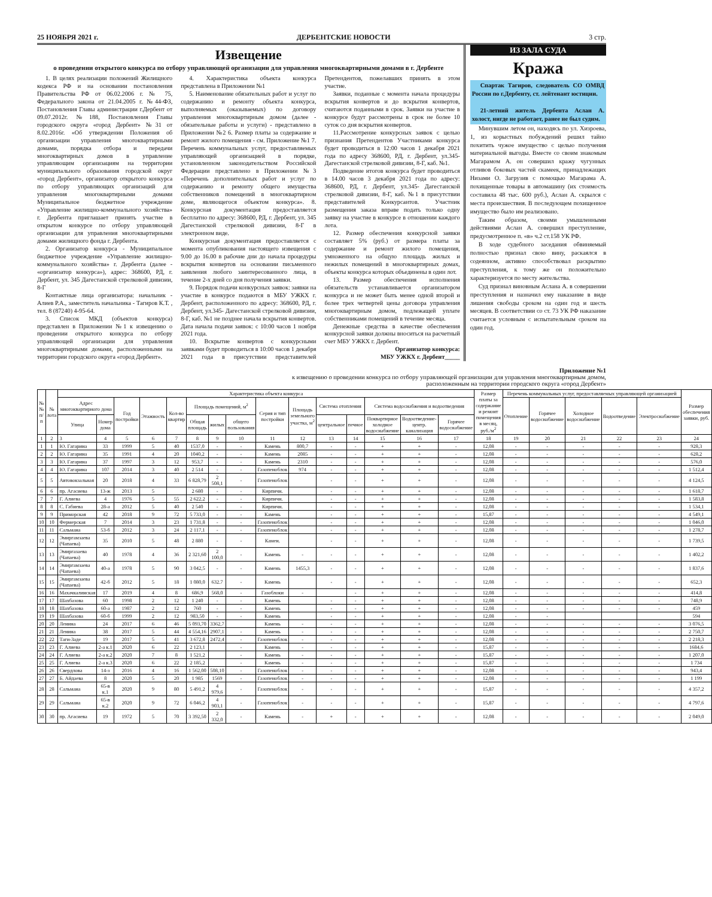25 НОЯБРЯ 2021 г. ДЕРБЕНТСКИЕ НОВОСТИ 3 стр.
Извещение
о проведении открытого конкурса по отбору управляющей организации для управления многоквартирными домами в г. Дербенте
1. В целях реализации положений Жилищного кодекса РФ и на основании постановления Правительства РФ от 06.02.2006 г. № 75, Федерального закона от 21.04.2005 г. №44-ФЗ, Постановления Главы администрации г.Дербент от 09.07.2012г. №188, Постановления Главы городского округа «город Дербент» №31 от 8.02.2016г. «Об утверждении Положения об организации управления многоквартирными домами, порядка отбора и передачи многоквартирных домов в управление управляющим организациям на территории муниципального образования городской округ «город Дербент», организатор открытого конкурса по отбору управляющих организаций для управления многоквартирными домами Муниципальное бюджетное учреждение «Управление жилищно-коммунального хозяйства» г. Дербента приглашает принять участие в открытом конкурсе по отбору управляющей организации для управления многоквартирными домами жилищного фонда г. Дербента.
2. Организатор конкурса - Муниципальное бюджетное учреждение «Управление жилищно-коммунального хозяйства» г. Дербента (далее - «организатор конкурса»), адрес: 368600, РД, г. Дербент, ул. 345 Дагестанской стрелковой дивизии, 8-Г
Контактные лица организатора: начальник - Алиев Р.А., заместитель начальника - Тагиров К.Т. , тел. 8 (87240) 4-95-64.
3. Список МКД (объектов конкурса) представлен в Приложении №1 к извещению о проведении открытого конкурса по отбору управляющей организации для управления многоквартирными домами, расположенными на территории городского округа «город Дербент».
4. Характеристика объекта конкурса представлена в Приложении №1
5. Наименование обязательных работ и услуг по содержанию и ремонту объекта конкурса, выполняемых (оказываемых) по договору управления многоквартирным домом (далее - обязательные работы и услуги) - представлено в Приложении №2 6. Размер платы за содержание и ремонт жилого помещения - см. Приложение №1 7. Перечень коммунальных услуг, предоставляемых управляющей организацией в порядке, установленном законодательством Российской Федерации представлено в Приложении №3 «Перечень дополнительных работ и услуг по содержанию и ремонту общего имущества собственников помещений в многоквартирном доме, являющегося объектом конкурса». 8. Конкурсная документация предоставляется бесплатно по адресу: 368600, РД, г. Дербент, ул. 345 Дагестанской стрелковой дивизии, 8-Г в электронном виде.
Конкурсная документация предоставляется с момента опубликования настоящего извещения с 9.00 до 16.00 в рабочие дни до начала процедуры вскрытия конвертов на основании письменного заявления любого заинтересованного лица, в течение 2-х дней со дня получения заявки.
9. Порядок подачи конкурсных заявок: заявки на участие в конкурсе подаются в МБУ УЖКХ г. Дербент, расположенного по адресу: 368600, РД, г. Дербент, ул.345- Дагестанской стрелковой дивизии, 8-Г, каб. №1 не позднее начала вскрытия конвертов. Дата начала подачи заявок: с 10:00 часов 1 ноября 2021 года.
10. Вскрытие конвертов с конкурсными заявками будет проводиться в 10:00 часов 1 декабря 2021 года в присутствии представителей Претендентов, пожелавших принять в этом участие.
Заявки, поданные с момента начала процедуры вскрытия конвертов и до вскрытия конвертов, считаются поданными в срок. Заявки на участие в конкурсе будут рассмотрены в срок не более 10 суток со дня вскрытия конвертов.
11.Рассмотрение конкурсных заявок с целью признания Претендентов Участниками конкурса будет проводиться в 12:00 часов 1 декабря 2021 года по адресу 368600, РД, г. Дербент, ул.345- Дагестанской стрелковой дивизии, 8-Г, каб. №1.
Подведение итогов конкурса будет проводиться в 14.00 часов 3 декабря 2021 года по адресу: 368600, РД, г. Дербент, ул.345- Дагестанской стрелковой дивизии, 8-Г, каб. №1 в присутствии представителей Конкурсантов. Участник размещения заказа вправе подать только одну заявку на участие в конкурсе в отношении каждого лота.
12. Размер обеспечения конкурсной заявки составляет 5% (руб.) от размера платы за содержание и ремонт жилого помещения, умноженного на общую площадь жилых и нежилых помещений в многоквартирных домах, объекты конкурса которых объединены в один лот.
13. Размер обеспечения исполнения обязательств устанавливается организатором конкурса и не может быть менее одной второй и более трех четвертей цены договора управления многоквартирным домом, подлежащей уплате собственниками помещений в течение месяца.
Денежные средства в качестве обеспечения конкурсной заявки должны вноситься на расчетный счет МБУ УЖКХ г. Дербент.
Организатор конкурса:
МБУ УЖКХ г. Дербент_____
ИЗ ЗАЛА СУДА
Кража
Спартак Тагиров, следователь СО ОМВД России по г.Дербенту, ст. лейтенант юстиции.
21-летний житель Дербента Аслан А. холост, нигде не работает, ранее не был судим.
Минувшим летом он, находясь по ул. Хизроева, 1, из корыстных побуждений решил тайно похитить чужое имущество с целью получения материальной выгоды. Вместе со своим знакомым Магарамом А. он совершил кражу чугунных отливов боковых частей скамеек, принадлежащих Низами О. Загрузив с помощью Магарама А. похищенные товары в автомашину (их стоимость составила 48 тыс. 600 руб.), Аслан А. скрылся с места происшествия. В последующем похищенное имущество было им реализовано.
Таким образом, своими умышленными действиями Аслан А. совершил преступление, предусмотренное п. «в» ч.2 ст.158 УК РФ.
В ходе судебного заседания обвиняемый полностью признал свою вину, раскаялся в содеянном, активно способствовал раскрытию преступления, к тому же он положительно характеризуется по месту жительства.
Суд признал виновным Аслана А. в совершении преступления и назначил ему наказание в виде лишения свободы сроком на один год и шесть месяцев. В соответствии со ст. 73 УК РФ наказание считается условным с испытательным сроком на один год.
Приложение №1
к извещению о проведении конкурса по отбору управляющей организации для управления многоквартирным домом,
расположенным на территории городского округа «город Дербент»
| №№ п/п | № лота | Характеристика объекта конкурса | | | | | | | | | | | | | | | Размер платы за содержание и ремонт помещения в месяц, руб./м<sup>2</sup> | Перечень коммунальных услуг, предоставляемых управляющей организацией | | | | | Размер обеспечения заявки, руб. |
| --- | --- | --- | --- | --- | --- | --- | --- | --- | --- | --- | --- | --- | --- | --- | --- | --- | --- | --- | --- | --- | --- | --- | --- |
| | | Адрес многоквартирного дома | | Год постройки | Этажность | Кол-во квартир | Площадь помещений, м<sup>2</sup> | | | Серия и тип постройки | Площадь земельного участка, м<sup>2</sup> | Система отопления | | Система водоснабжения и водоотведения | | | | Отопление | Горячее водоснабжение | Холодное водоснабжение | Водоотведение | Электроснабжение | |
| | | Улица | Номер дома | | | | Общая площадь | жилых | общего пользования | | | центральное | печное | Поквартирное холодное водоснабжение | Водоотведение-центр. канализация | Горячее водоснабжение | | | | | | | |
| 1 | 2 | 3 | 4 | 5 | 6 | 7 | 8 | 9 | 10 | 11 | 12 | 13 | 14 | 15 | 16 | 17 | 18 | 19 | 20 | 21 | 22 | 23 | 24 |
| 1 | 1 | Ю. Гагарина | 33 | 1999 | 5 | 40 | 1537,0 | - | - | Камень | 800,7 | - | - | + | + | - | 12,08 | - | - | - | - | - | 928,3 |
| 2 | 2 | Ю. Гагарина | 35 | 1991 | 4 | 20 | 1040,2 | - | - | Камень | 2085 | - | - | + | + | - | 12,08 | - | - | - | - | - | 628,2 |
| 3 | 3 | Ю. Гагарина | 37 | 1997 | 3 | 12 | 953,7 | - | - | Камень | 2310 | - | - | + | + | - | 12,08 | - | - | - | - | - | 576,0 |
| 4 | 4 | Ю. Гагарина | 107 | 2014 | 3 | 40 | 2 514 | - | - | Газопеноблок | 974 | - | - | + | + | - | 12,08 | - | - | - | - | - | 1 512,4 |
| 5 | 5 | Автовокзальная | 20 | 2018 | 4 | 33 | 6 828,79 | 2 508,1 | - | Газопеноблок | | - | - | + | + | - | 12,08 | - | - | - | - | - | 4 124,5 |
| 6 | 6 | пр. Агасиева | 13-ж | 2013 | 5 | | 2 680 | - | - | Кирпичн. | | - | - | + | + | - | 12,08 | - | - | - | - | - | 1 618,7 |
| 7 | 7 | Г. Алиева | 4 | 1976 | 5 | 55 | 2 622,2 | - | - | Кирпичн. | | - | - | + | + | - | 12,08 | - | - | - | - | - | 1 583,8 |
| 8 | 8 | С. Габиева | 28-а | 2012 | 5 | 40 | 2 540 | - | - | Кирпичн. | | - | - | + | + | - | 12,08 | - | - | - | - | - | 1 534,1 |
| 9 | 9 | Приморская | 42 | 2018 | 9 | 72 | 5 733,0 | - | - | Камень | | - | - | + | + | - | 15,87 | - | - | - | - | - | 4 549,1 |
| 10 | 10 | Фермерская | 7 | 2014 | 3 | 23 | 1 731,8 | - | - | Газопеноблок | | - | - | + | + | - | 12,08 | - | - | - | - | - | 1 046,0 |
| 11 | 11 | Сальмана | 53-б | 2012 | 3 | 24 | 2 117,1 | - | - | Газопеноблок | | - | - | + | + | - | 12,08 | - | - | - | - | - | 1 278,7 |
| 12 | 12 | Эмиргамзаева (Чапаева) | 35 | 2010 | 5 | 48 | 2 880 | - | - | Камен. | | - | - | + | + | - | 12,08 | - | - | - | - | - | 1 739,5 |
| 13 | 13 | Эмиргазаева (Чапаева) | 40 | 1978 | 4 | 36 | 2 321,60 | 2 100,0 | - | Камень | - | - | - | + | + | - | 12,08 | - | - | - | - | - | 1 402,2 |
| 14 | 14 | Эмиргамзаева (Чапаева) | 40-а | 1978 | 5 | 90 | 3 042,5 | - | - | Камень | 1455,3 | - | - | + | + | - | 12,08 | - | - | - | - | - | 1 837,6 |
| 15 | 15 | Эмиргамзаева (Чапаева) | 42-б | 2012 | 5 | 18 | 1 080,0 | 632.7 | - | Камень | | - | - | + | + | - | 12,08 | - | - | - | - | - | 652,3 |
| 16 | 16 | Махачкалинская | 17 | 2019 | 4 | 8 | 686,9 | 568,0 | - | Газоблоки | - | | - | + | + | - | 12,08 | - | - | - | - | - | 414,8 |
| 17 | 17 | Шахбазова | 60 | 1998 | 2 | 12 | 1 240 | - | - | Камень | | - | - | + | + | - | 12,08 | - | - | - | - | - | 748,9 |
| 18 | 18 | Шахбазова | 60-а | 1987 | 2 | 12 | 760 | - | - | Камень | | - | - | + | + | - | 12,08 | - | - | - | - | - | 459 |
| 19 | 19 | Шахбазова | 60-б | 1999 | 2 | 12 | 983,50 | - | - | Камень | | - | - | + | + | - | 12,08 | - | - | | | | 594 |
| 20 | 20 | Ленина | 24 | 2017 | 6 | 46 | 5 093,70 | 3362,7 | | Камень | - | - | - | + | + | - | 12,08 | - | - | - | - | - | 3 076,5 |
| 21 | 21 | Ленина | 38 | 2017 | 5 | 44 | 4 554,16 | 2907,1 | - | Камень | - | - | - | + | + | - | 12,08 | - | - | - | - | - | 2 750,7 |
| 22 | 22 | Таги-Заде | 19 | 2017 | 5 | 41 | 3 672,8 | 2472,4 | - | Газопеноблок | - | - | - | + | + | - | 12,08 | - | - | - | - | - | 2 218,3 |
| 23 | 23 | Г. Алиева | 2-а к.1 | 2020 | 6 | 22 | 2 123,1 | | - | Камень | - | - | - | + | + | - | 15,87 | - | - | - | - | - | 1684,6 |
| 24 | 24 | Г. Алиева | 2-а к.2 | 2020 | 7 | 8 | 1 521,2 | | - | Камень | - | - | - | + | + | - | 15,87 | - | - | - | - | - | 1 207,0 |
| 25 | 25 | Г. Алиева | 2-а к.3 | 2020 | 6 | 22 | 2 185,2 | | - | Камень | - | - | - | + | + | - | 15,87 | - | - | - | - | - | 1 734 |
| 26 | 26 | Свердлова | 14-з | 2016 | 4 | 16 | 1 562,00 | 508,10 | - | Газопеноблок | - | - | - | + | + | - | 12,08 | - | - | - | - | - | 943,4 |
| 27 | 27 | Б. Айдаева | 8 | 2020 | 5 | 20 | 1 985 | 1569 | - | Газопеноблок | - | - | - | + | + | - | 12,08 | - | - | - | - | - | 1 199 |
| 28 | 28 | Сальмана | 65-в к.1 | 2020 | 9 | 80 | 5 491,2 | 4 979,6 | - | Газопеноблок | - | - | - | + | + | - | 15,87 | - | - | - | - | - | 4 357,2 |
| 29 | 29 | Сальмана | 65-в к.2 | 2020 | 9 | 72 | 6 046,2 | 4 903,1 | - | Газопеноблок | - | - | - | + | + | - | 15,87 | - | - | - | - | - | 4 797,6 |
| 30 | 30 | пр. Агасиева | 19 | 1972 | 5 | 70 | 3 392,50 | 2 332,0 | - | Камень | - | + | - | + | + | - | 12,08 | - | - | - | - | - | 2 049,0 |